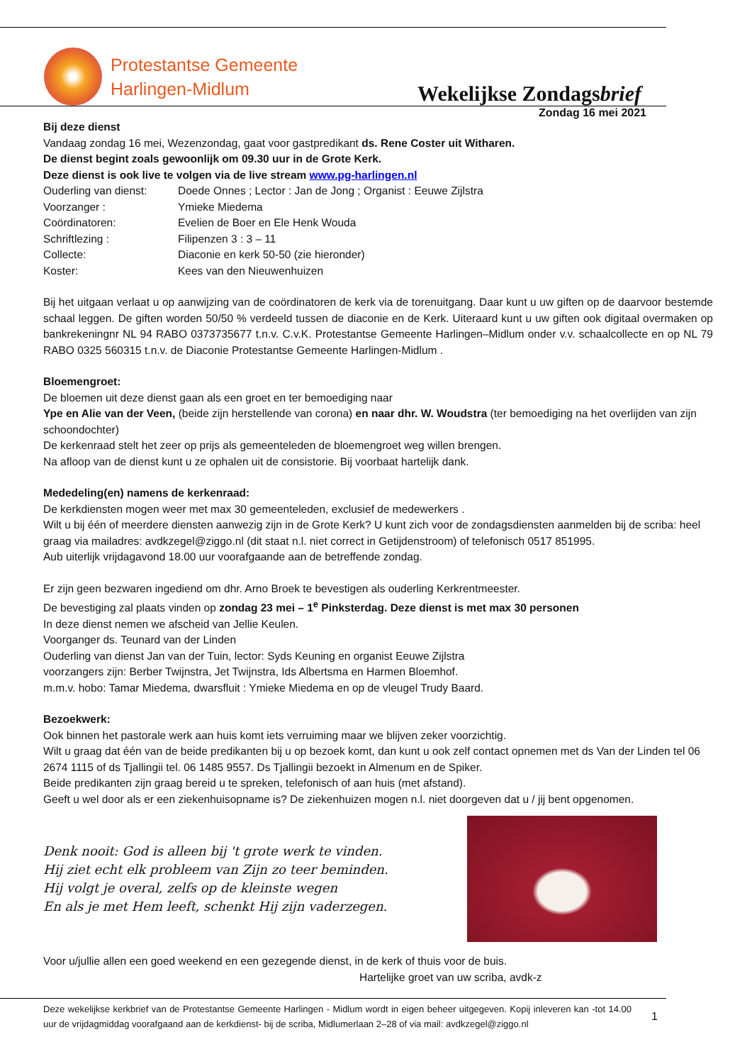Protestantse Gemeente
Harlingen-Midlum
Wekelijkse Zondagsbrief
Zondag 16 mei 2021
Bij deze dienst
Vandaag zondag 16 mei, Wezenzondag, gaat voor gastpredikant ds. Rene Coster uit Witharen.
De dienst begint zoals gewoonlijk om 09.30 uur in de Grote Kerk.
Deze dienst is ook live te volgen via de live stream www.pg-harlingen.nl
Ouderling van dienst: Doede Onnes ; Lector : Jan de Jong ; Organist : Eeuwe Zijlstra
Voorzanger : Ymieke Miedema
Coördinatoren: Evelien de Boer en Ele Henk Wouda
Schriftlezing : Filipenzen 3 : 3 – 11
Collecte: Diaconie en kerk 50-50 (zie hieronder)
Koster: Kees van den Nieuwenhuizen
Bij het uitgaan verlaat u op aanwijzing van de coördinatoren de kerk via de torenuitgang. Daar kunt u uw giften op de daarvoor bestemde schaal leggen. De giften worden 50/50 % verdeeld tussen de diaconie en de Kerk. Uiteraard kunt u uw giften ook digitaal overmaken op bankrekeningnr NL 94 RABO 0373735677 t.n.v. C.v.K. Protestantse Gemeente Harlingen–Midlum onder v.v. schaalcollecte en op NL 79 RABO 0325 560315 t.n.v. de Diaconie Protestantse Gemeente Harlingen-Midlum .
Bloemengroet:
De bloemen uit deze dienst gaan als een groet en ter bemoediging naar
Ype en Alie van der Veen, (beide zijn herstellende van corona) en naar dhr. W. Woudstra (ter bemoediging na het overlijden van zijn schoondochter)
De kerkenraad stelt het zeer op prijs als gemeenteleden de bloemengroet weg willen brengen.
Na afloop van de dienst kunt u ze ophalen uit de consistorie. Bij voorbaat hartelijk dank.
Mededeling(en) namens de kerkenraad:
De kerkdiensten mogen weer met max 30 gemeenteleden, exclusief de medewerkers .
Wilt u bij één of meerdere diensten aanwezig zijn in de Grote Kerk? U kunt zich voor de zondagsdiensten aanmelden bij de scriba: heel graag via mailadres: avdkzegel@ziggo.nl (dit staat n.l. niet correct in Getijdenstroom) of telefonisch 0517 851995.
Aub uiterlijk vrijdagavond 18.00 uur voorafgaande aan de betreffende zondag.
Er zijn geen bezwaren ingediend om dhr. Arno Broek te bevestigen als ouderling Kerkrentmeester.
De bevestiging zal plaats vinden op zondag 23 mei – 1<sup>e</sup> Pinksterdag. Deze dienst is met max 30 personen
In deze dienst nemen we afscheid van Jellie Keulen.
Voorganger ds. Teunard van der Linden
Ouderling van dienst Jan van der Tuin, lector: Syds Keuning en organist Eeuwe Zijlstra
voorzangers zijn: Berber Twijnstra, Jet Twijnstra, Ids Albertsma en Harmen Bloemhof.
m.m.v. hobo: Tamar Miedema, dwarsfluit : Ymieke Miedema en op de vleugel Trudy Baard.
Bezoekwerk:
Ook binnen het pastorale werk aan huis komt iets verruiming maar we blijven zeker voorzichtig.
Wilt u graag dat één van de beide predikanten bij u op bezoek komt, dan kunt u ook zelf contact opnemen met ds Van der Linden tel 06 2674 1115 of ds Tjallingii tel. 06 1485 9557. Ds Tjallingii bezoekt in Almenum en de Spiker.
Beide predikanten zijn graag bereid u te spreken, telefonisch of aan huis (met afstand).
Geeft u wel door als er een ziekenhuisopname is? De ziekenhuizen mogen n.l. niet doorgeven dat u / jij bent opgenomen.
Denk nooit: God is alleen bij 't grote werk te vinden.
Hij ziet echt elk probleem van Zijn zo teer beminden.
Hij volgt je overal, zelfs op de kleinste wegen
En als je met Hem leeft, schenkt Hij zijn vaderzegen.
Voor u/jullie allen een goed weekend en een gezegende dienst, in de kerk of thuis voor de buis.
Hartelijke groet van uw scriba, avdk-z
Deze wekelijkse kerkbrief van de Protestantse Gemeente Harlingen - Midlum wordt in eigen beheer uitgegeven. Kopij inleveren kan -tot 14.00 uur de vrijdagmiddag voorafgaand aan de kerkdienst- bij de scriba, Midlumerlaan 2–28 of via mail: avdkzegel@ziggo.nl
1